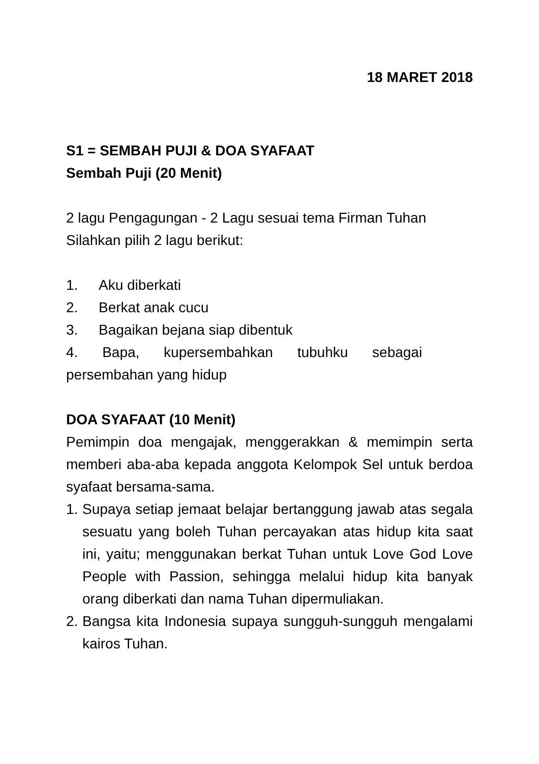18 MARET 2018
S1 = SEMBAH PUJI & DOA SYAFAAT
Sembah Puji (20 Menit)
2 lagu Pengagungan - 2 Lagu sesuai tema Firman Tuhan Silahkan pilih 2 lagu berikut:
1. Aku diberkati
2. Berkat anak cucu
3. Bagaikan bejana siap dibentuk
4. Bapa, kupersembahkan tubuhku sebagai
persembahan yang hidup
DOA SYAFAAT (10 Menit)
Pemimpin doa mengajak, menggerakkan & memimpin serta memberi aba-aba kepada anggota Kelompok Sel untuk berdoa syafaat bersama-sama.
1. Supaya setiap jemaat belajar bertanggung jawab atas segala sesuatu yang boleh Tuhan percayakan atas hidup kita saat ini, yaitu; menggunakan berkat Tuhan untuk Love God Love People with Passion, sehingga melalui hidup kita banyak orang diberkati dan nama Tuhan dipermuliakan.
2. Bangsa kita Indonesia supaya sungguh-sungguh mengalami kairos Tuhan.